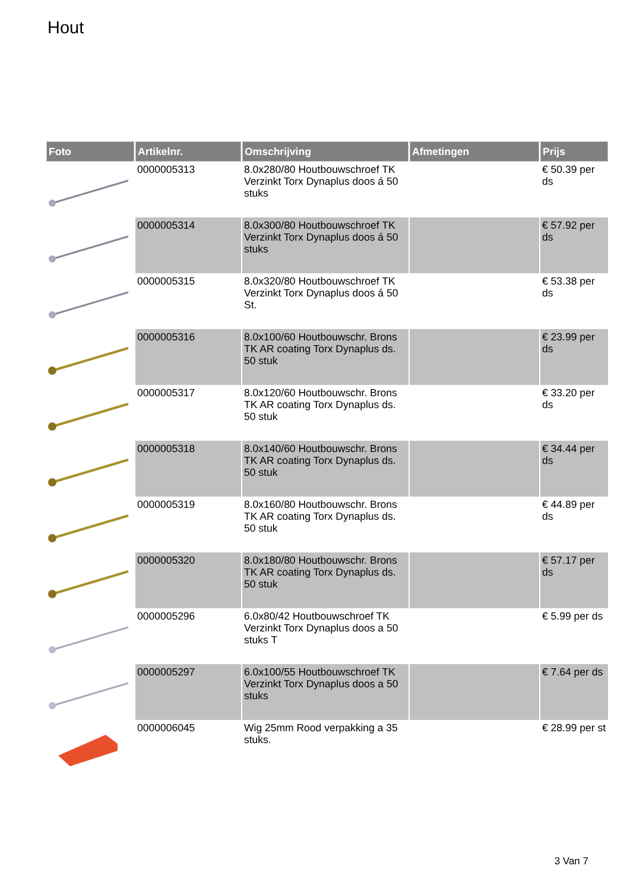Hout
| Foto | Artikelnr. | Omschrijving | Afmetingen | Prijs |
| --- | --- | --- | --- | --- |
| | 0000005313 | 8.0x280/80 Houtbouwschroef TK Verzinkt Torx Dynaplus doos á 50 stuks | | € 50.39 per ds |
| | 0000005314 | 8.0x300/80 Houtbouwschroef TK Verzinkt Torx Dynaplus doos á 50 stuks | | € 57.92 per ds |
| | 0000005315 | 8.0x320/80 Houtbouwschroef TK Verzinkt Torx Dynaplus doos á 50 St. | | € 53.38 per ds |
| | 0000005316 | 8.0x100/60 Houtbouwschr. Brons TK AR coating Torx Dynaplus ds. 50 stuk | | € 23.99 per ds |
| | 0000005317 | 8.0x120/60 Houtbouwschr. Brons TK AR coating Torx Dynaplus ds. 50 stuk | | € 33.20 per ds |
| | 0000005318 | 8.0x140/60 Houtbouwschr. Brons TK AR coating Torx Dynaplus ds. 50 stuk | | € 34.44 per ds |
| | 0000005319 | 8.0x160/80 Houtbouwschr. Brons TK AR coating Torx Dynaplus ds. 50 stuk | | € 44.89 per ds |
| | 0000005320 | 8.0x180/80 Houtbouwschr. Brons TK AR coating Torx Dynaplus ds. 50 stuk | | € 57.17 per ds |
| | 0000005296 | 6.0x80/42 Houtbouwschroef TK Verzinkt Torx Dynaplus doos a 50 stuks T | | € 5.99 per ds |
| | 0000005297 | 6.0x100/55 Houtbouwschroef TK Verzinkt Torx Dynaplus doos a 50 stuks | | € 7.64 per ds |
| | 0000006045 | Wig 25mm Rood verpakking a 35 stuks. | | € 28.99 per st |
3 Van 7